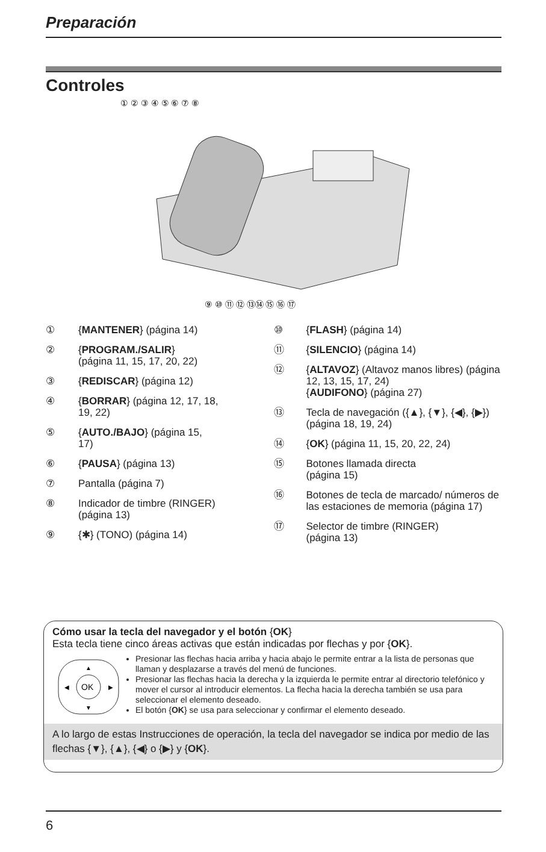Preparación
Controles
① ② ③ ④ ⑤ ⑥ ⑦ ⑧
⑨ ⑩ ⑪ ⑫ ⑬⑭ ⑮ ⑯ ⑰
① {MANTENER} (página 14)
② {PROGRAM./SALIR}
(página 11, 15, 17, 20, 22)
③ {REDISCAR} (página 12)
④ {BORRAR} (página 12, 17, 18,
19, 22)
⑤ {AUTO./BAJO} (página 15,
17)
⑥ {PAUSA} (página 13)
⑦ Pantalla (página 7)
⑧ Indicador de timbre (RINGER)
(página 13)
⑨ {✱} (TONO) (página 14)
⑩ {FLASH} (página 14)
⑪ {SILENCIO} (página 14)
⑫ {ALTAVOZ} (Altavoz manos libres) (página 12, 13, 15, 17, 24)
{AUDIFONO} (página 27)
⑬ Tecla de navegación ({▲}, {▼}, {◀}, {▶}) (página 18, 19, 24)
⑭ {OK} (página 11, 15, 20, 22, 24)
⑮ Botones llamada directa
(página 15)
⑯ Botones de tecla de marcado/ números de las estaciones de memoria (página 17)
⑰ Selector de timbre (RINGER)
(página 13)
Cómo usar la tecla del navegador y el botón {OK}
Esta tecla tiene cinco áreas activas que están indicadas por flechas y por {OK}.
OK
▲
▼
◀
▶
Presionar las flechas hacia arriba y hacia abajo le permite entrar a la lista de personas que llaman y desplazarse a través del menú de funciones.
Presionar las flechas hacia la derecha y la izquierda le permite entrar al directorio telefónico y mover el cursor al introducir elementos. La flecha hacia la derecha también se usa para seleccionar el elemento deseado.
El botón {OK} se usa para seleccionar y confirmar el elemento deseado.
A lo largo de estas Instrucciones de operación, la tecla del navegador se indica por medio de las flechas {▼}, {▲}, {◀} o {▶} y {OK}.
6